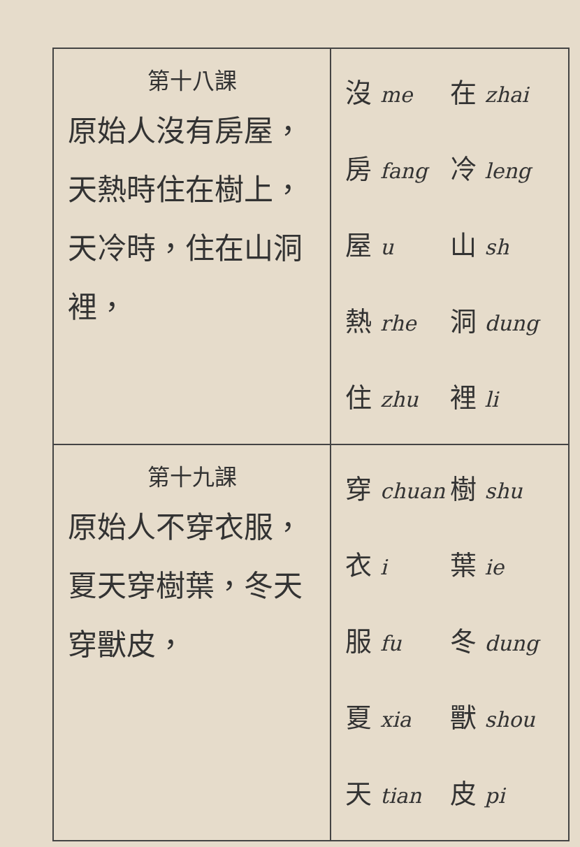| 第十八課 原始人沒有房屋，天熱時住在樹上，天冷時，住在山洞裡， | 沒 me 在 zhai 房 fang 冷 leng 屋 u 山 sh 熱 rhe 洞 dung 住 zhu 裡 li |
| 第十九課 原始人不穿衣服，夏天穿樹葉，冬天穿獸皮， | 穿 chuan 樹 shu 衣 i 葉 ie 服 fu 冬 dung 夏 xia 獸 shou 天 tian 皮 pi |